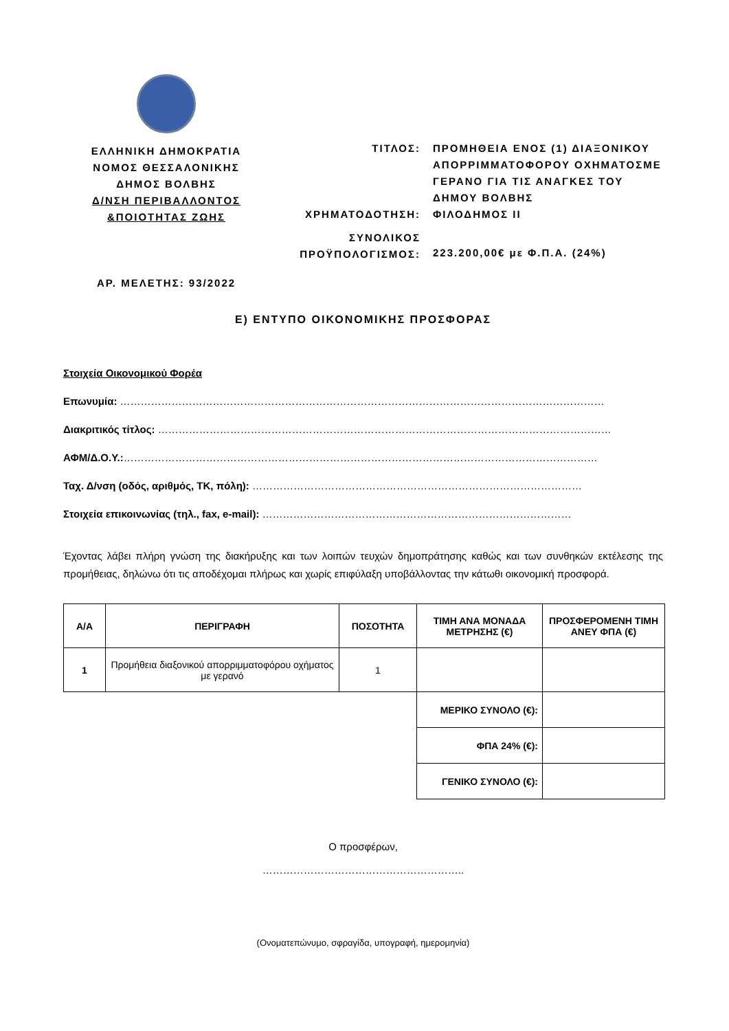ΕΛΛΗΝΙΚΗ ΔΗΜΟΚΡΑΤΙΑ
ΝΟΜΟΣ ΘΕΣΣΑΛΟΝΙΚΗΣ
ΔΗΜΟΣ ΒΟΛΒΗΣ
Δ/ΝΣΗ ΠΕΡΙΒΑΛΛΟΝΤΟΣ
&ΠΟΙΟΤΗΤΑΣ ΖΩΗΣ
ΑΡ. ΜΕΛΕΤΗΣ: 93/2022
ΤΙΤΛΟΣ: ΠΡΟΜΗΘΕΙΑ ΕΝΟΣ (1) ΔΙΑΞΟΝΙΚΟΥ ΑΠΟΡΡΙΜΜΑΤΟΦΟΡΟΥ ΟΧΗΜΑΤΟΣΜΕ ΓΕΡΑΝΟ ΓΙΑ ΤΙΣ ΑΝΑΓΚΕΣ ΤΟΥ ΔΗΜΟΥ ΒΟΛΒΗΣ
ΧΡΗΜΑΤΟΔΟΤΗΣΗ: ΦΙΛΟΔΗΜΟΣ ΙΙ
ΣΥΝΟΛΙΚΟΣ
ΠΡΟΫΠΟΛΟΓΙΣΜΟΣ:
223.200,00€ με Φ.Π.Α. (24%)
Ε) ΕΝΤΥΠΟ ΟΙΚΟΝΟΜΙΚΗΣ ΠΡΟΣΦΟΡΑΣ
Στοιχεία Οικονομικού Φορέα
Επωνυμία: ……………………………………………………………………………………………………………………………
Διακριτικός τίτλος: ……………………………………………………………………………………………………………………
ΑΦΜ/Δ.Ο.Υ.:…………………………………………………………………………………………………………………………
Ταχ. Δ/νση (οδός, αριθμός, ΤΚ, πόλη): ……………………………………………………………………………………
Στοιχεία επικοινωνίας (τηλ., fax, e-mail): ………………………………………………………………………………
Έχοντας λάβει πλήρη γνώση της διακήρυξης και των λοιπών τευχών δημοπράτησης καθώς και των συνθηκών εκτέλεσης της προμήθειας, δηλώνω ότι τις αποδέχομαι πλήρως και χωρίς επιφύλαξη υποβάλλοντας την κάτωθι οικονομική προσφορά.
| Α/Α | ΠΕΡΙΓΡΑΦΗ | ΠΟΣΟΤΗΤΑ | ΤΙΜΗ ΑΝΑ ΜΟΝΑΔΑ ΜΕΤΡΗΣΗΣ (€) | ΠΡΟΣΦΕΡΟΜΕΝΗ ΤΙΜΗ ΑΝΕΥ ΦΠΑ (€) |
| --- | --- | --- | --- | --- |
| 1 | Προμήθεια διαξονικού απορριμματοφόρου οχήματος με γερανό | 1 | | |
| | | | ΜΕΡΙΚΟ ΣΥΝΟΛΟ (€): | |
| | | | ΦΠΑ 24% (€): | |
| | | | ΓΕΝΙΚΟ ΣΥΝΟΛΟ (€): | |
Ο προσφέρων,
…………………………………………………..
(Ονοματεπώνυμο, σφραγίδα, υπογραφή, ημερομηνία)